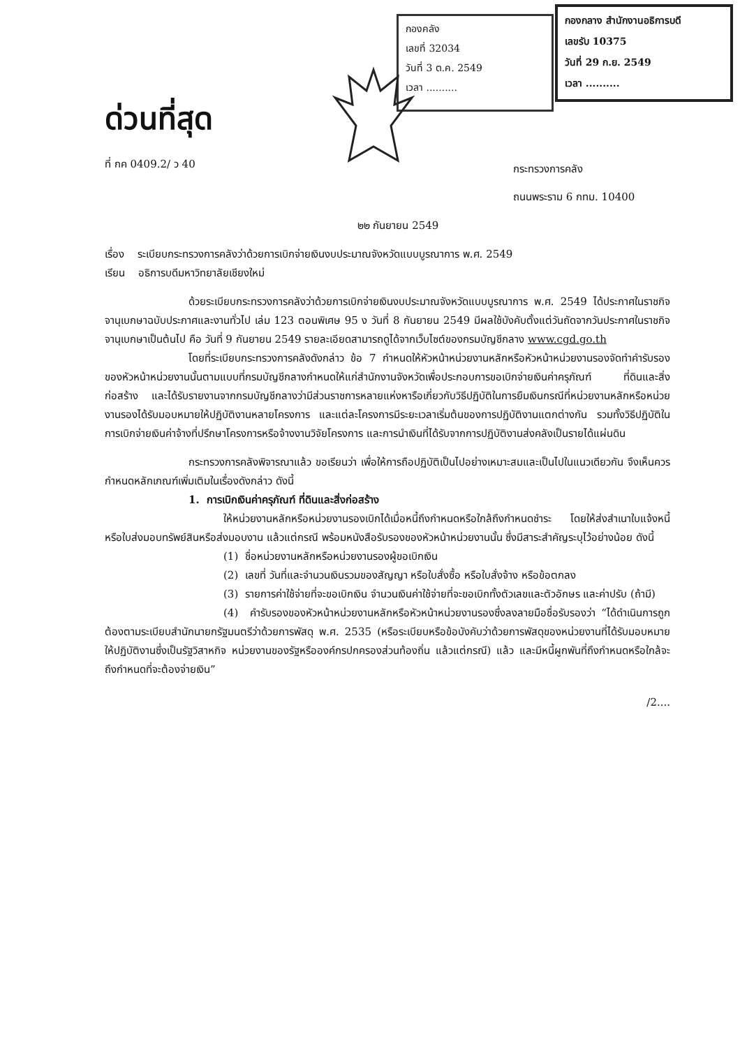กองคลัง
เลขที่ 32034
วันที่ 3 ต.ค. 2549
เวลา ..........
กองกลาง สำนักงานอธิการบดี
เลขรับ 10375
วันที่ 29 ก.ย. 2549
เวลา ..........
ด่วนที่สุด
ที่ กค 0409.2/ ว 40
กระทรวงการคลัง
ถนนพระราม 6 กทม. 10400
๒๒ กันยายน 2549
เรื่อง ระเบียบกระทรวงการคลังว่าด้วยการเบิกจ่ายเงินงบประมาณจังหวัดแบบบูรณาการ พ.ศ. 2549
เรียน อธิการบดีมหาวิทยาลัยเชียงใหม่
ด้วยระเบียบกระทรวงการคลังว่าด้วยการเบิกจ่ายเงินงบประมาณจังหวัดแบบบูรณาการ พ.ศ. 2549 ได้ประกาศในราชกิจจานุเบกษาฉบับประกาศและงานทั่วไป เล่ม 123 ตอนพิเศษ 95 ง วันที่ 8 กันยายน 2549 มีผลใช้บังคับตั้งแต่วันถัดจากวันประกาศในราชกิจจานุเบกษาเป็นต้นไป คือ วันที่ 9 กันยายน 2549 รายละเอียดสามารถดูได้จากเว็บไซต์ของกรมบัญชีกลาง www.cgd.go.th
โดยที่ระเบียบกระทรวงการคลังดังกล่าว ข้อ 7 กำหนดให้หัวหน้าหน่วยงานหลักหรือหัวหน้าหน่วยงานรองจัดทำคำรับรองของหัวหน้าหน่วยงานนั้นตามแบบที่กรมบัญชีกลางกำหนดให้แก่สำนักงานจังหวัดเพื่อประกอบการขอเบิกจ่ายเงินค่าครุภัณฑ์ ที่ดินและสิ่งก่อสร้าง และได้รับรายงานจากกรมบัญชีกลางว่ามีส่วนราชการหลายแห่งหารือเกี่ยวกับวิธีปฏิบัติในการยืมเงินกรณีที่หน่วยงานหลักหรือหน่วยงานรองได้รับมอบหมายให้ปฏิบัติงานหลายโครงการ และแต่ละโครงการมีระยะเวลาเริ่มต้นของการปฏิบัติงานแตกต่างกัน รวมทั้งวิธีปฏิบัติในการเบิกจ่ายเงินค่าจ้างที่ปรึกษาโครงการหรือจ้างงานวิจัยโครงการ และการนำเงินที่ได้รับจากการปฏิบัติงานส่งคลังเป็นรายได้แผ่นดิน
กระทรวงการคลังพิจารณาแล้ว ขอเรียนว่า เพื่อให้การถือปฏิบัติเป็นไปอย่างเหมาะสมและเป็นไปในแนวเดียวกัน จึงเห็นควรกำหนดหลักเกณฑ์เพิ่มเติมในเรื่องดังกล่าว ดังนี้
1. การเบิกเงินค่าครุภัณฑ์ ที่ดินและสิ่งก่อสร้าง
ให้หน่วยงานหลักหรือหน่วยงานรองเบิกได้เมื่อหนี้ถึงกำหนดหรือใกล้ถึงกำหนดชำระ โดยให้ส่งสำเนาใบแจ้งหนี้ หรือใบส่งมอบทรัพย์สินหรือส่งมอบงาน แล้วแต่กรณี พร้อมหนังสือรับรองของหัวหน้าหน่วยงานนั้น ซึ่งมีสาระสำคัญระบุไว้อย่างน้อย ดังนี้
(1) ชื่อหน่วยงานหลักหรือหน่วยงานรองผู้ขอเบิกเงิน
(2) เลขที่ วันที่และจำนวนเงินรวมของสัญญา หรือใบสั่งซื้อ หรือใบสั่งจ้าง หรือข้อตกลง
(3) รายการค่าใช้จ่ายที่จะขอเบิกเงิน จำนวนเงินค่าใช้จ่ายที่จะขอเบิกทั้งตัวเลขและตัวอักษร และค่าปรับ (ถ้ามี)
(4) คำรับรองของหัวหน้าหน่วยงานหลักหรือหัวหน้าหน่วยงานรองซึ่งลงลายมือชื่อรับรองว่า “ได้ดำเนินการถูกต้องตามระเบียบสำนักนายกรัฐมนตรีว่าด้วยการพัสดุ พ.ศ. 2535 (หรือระเบียบหรือข้อบังคับว่าด้วยการพัสดุของหน่วยงานที่ได้รับมอบหมายให้ปฏิบัติงานซึ่งเป็นรัฐวิสาหกิจ หน่วยงานของรัฐหรือองค์กรปกครองส่วนท้องถิ่น แล้วแต่กรณี) แล้ว และมีหนี้ผูกพันที่ถึงกำหนดหรือใกล้จะถึงกำหนดที่จะต้องจ่ายเงิน”
/2....